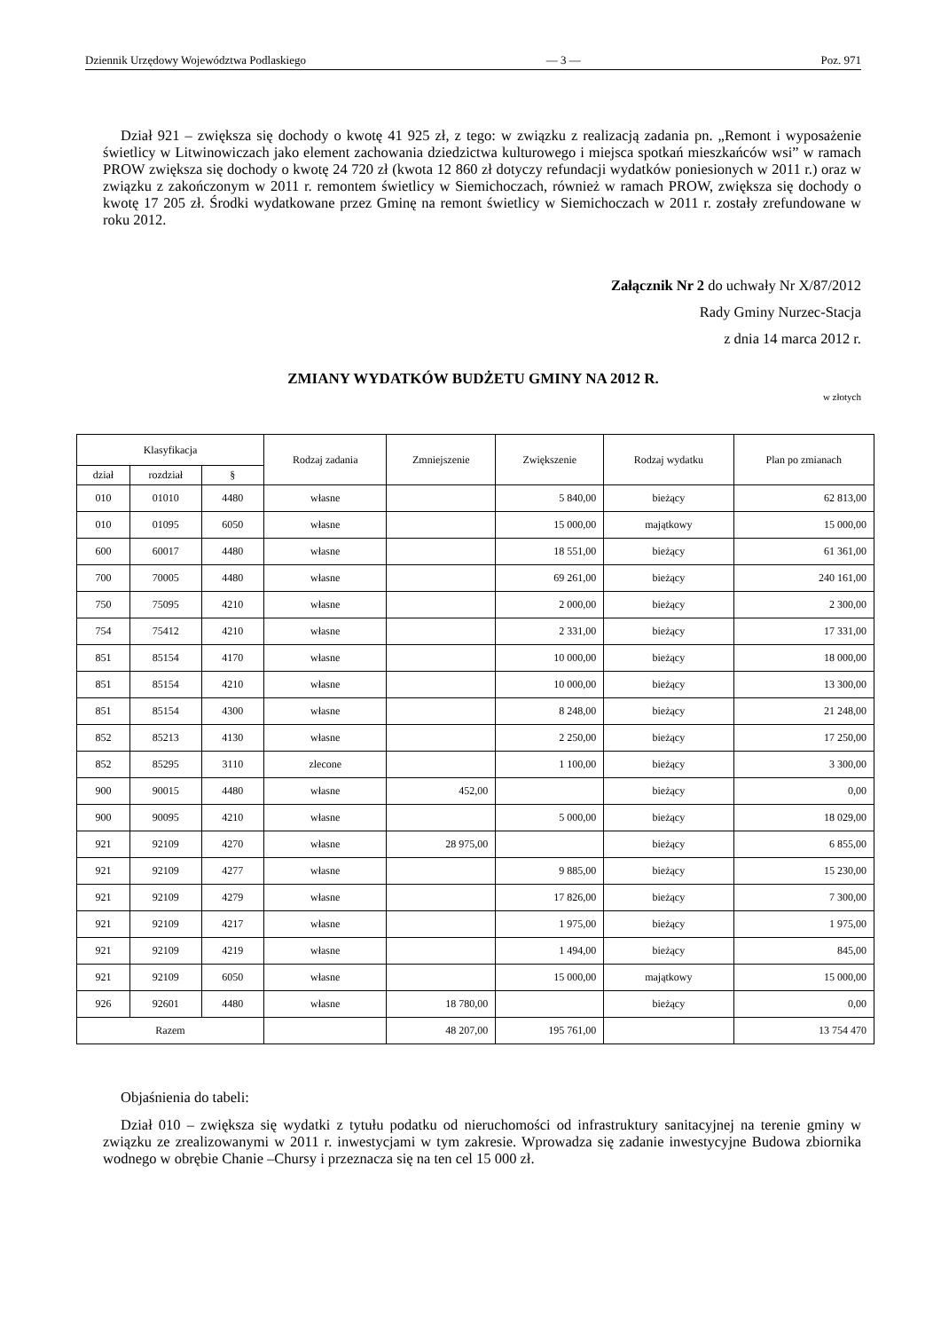Dziennik Urzędowy Województwa Podlaskiego — 3 — Poz. 971
Dział 921 – zwiększa się dochody o kwotę 41 925 zł, z tego: w związku z realizacją zadania pn. „Remont i wyposażenie świetlicy w Litwinowiczach jako element zachowania dziedzictwa kulturowego i miejsca spotkań mieszkańców wsi” w ramach PROW zwiększa się dochody o kwotę 24 720 zł (kwota 12 860 zł dotyczy refundacji wydatków poniesionych w 2011 r.) oraz w związku z zakończonym w 2011 r. remontem świetlicy w Siemichoczach, również w ramach PROW, zwiększa się dochody o kwotę 17 205 zł. Środki wydatkowane przez Gminę na remont świetlicy w Siemichoczach w 2011 r. zostały zrefundowane w roku 2012.
Załącznik Nr 2 do uchwały Nr X/87/2012
Rady Gminy Nurzec-Stacja
z dnia 14 marca 2012 r.
ZMIANY WYDATKÓW BUDŻETU GMINY NA 2012 R.
w złotych
| Klasyfikacja | | | Rodzaj zadania | Zmniejszenie | Zwiększenie | Rodzaj wydatku | Plan po zmianach |
| --- | --- | --- | --- | --- | --- | --- | --- |
| dział | rozdział | § | | | | | |
| 010 | 01010 | 4480 | własne | | 5 840,00 | bieżący | 62 813,00 |
| 010 | 01095 | 6050 | własne | | 15 000,00 | majątkowy | 15 000,00 |
| 600 | 60017 | 4480 | własne | | 18 551,00 | bieżący | 61 361,00 |
| 700 | 70005 | 4480 | własne | | 69 261,00 | bieżący | 240 161,00 |
| 750 | 75095 | 4210 | własne | | 2 000,00 | bieżący | 2 300,00 |
| 754 | 75412 | 4210 | własne | | 2 331,00 | bieżący | 17 331,00 |
| 851 | 85154 | 4170 | własne | | 10 000,00 | bieżący | 18 000,00 |
| 851 | 85154 | 4210 | własne | | 10 000,00 | bieżący | 13 300,00 |
| 851 | 85154 | 4300 | własne | | 8 248,00 | bieżący | 21 248,00 |
| 852 | 85213 | 4130 | własne | | 2 250,00 | bieżący | 17 250,00 |
| 852 | 85295 | 3110 | zlecone | | 1 100,00 | bieżący | 3 300,00 |
| 900 | 90015 | 4480 | własne | 452,00 | | bieżący | 0,00 |
| 900 | 90095 | 4210 | własne | | 5 000,00 | bieżący | 18 029,00 |
| 921 | 92109 | 4270 | własne | 28 975,00 | | bieżący | 6 855,00 |
| 921 | 92109 | 4277 | własne | | 9 885,00 | bieżący | 15 230,00 |
| 921 | 92109 | 4279 | własne | | 17 826,00 | bieżący | 7 300,00 |
| 921 | 92109 | 4217 | własne | | 1 975,00 | bieżący | 1 975,00 |
| 921 | 92109 | 4219 | własne | | 1 494,00 | bieżący | 845,00 |
| 921 | 92109 | 6050 | własne | | 15 000,00 | majątkowy | 15 000,00 |
| 926 | 92601 | 4480 | własne | 18 780,00 | | bieżący | 0,00 |
| Razem | | | | 48 207,00 | 195 761,00 | | 13 754 470 |
Objaśnienia do tabeli:
Dział 010 – zwiększa się wydatki z tytułu podatku od nieruchomości od infrastruktury sanitacyjnej na terenie gminy w związku ze zrealizowanymi w 2011 r. inwestycjami w tym zakresie. Wprowadza się zadanie inwestycyjne Budowa zbiornika wodnego w obrębie Chanie –Chursy i przeznacza się na ten cel 15 000 zł.